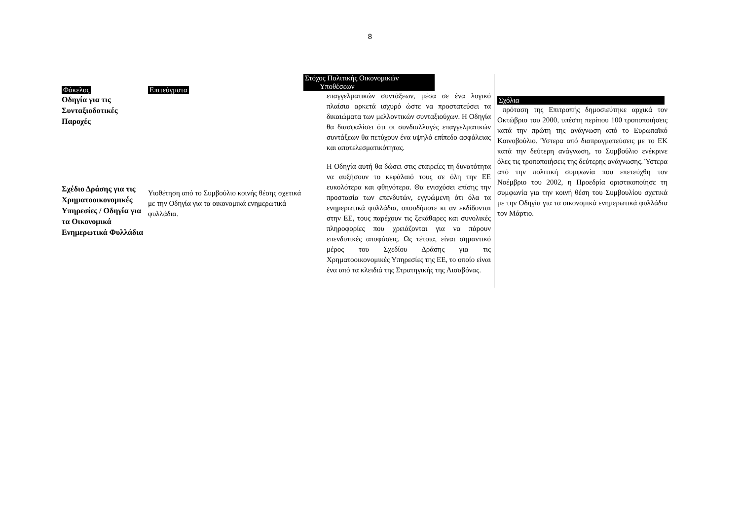8
Φάκελος
Οδηγία για τις Συνταξιοδοτικές Παροχές
Σχέδιο Δράσης για τις Χρηματοοικονομικές Υπηρεσίες / Οδηγία για τα Οικονομικά Ενημερωτικά Φυλλάδια
Επιτεύγματα
Υιοθέτηση από το Συμβούλιο κοινής θέσης σχετικά με την Οδηγία για τα οικονομικά ενημερωτικά φυλλάδια.
Στόχος Πολιτικής Οικονομικών
Υποθέσεων
επαγγελματικών συντάξεων, μέσα σε ένα λογικό πλαίσιο αρκετά ισχυρό ώστε να προστατεύσει τα δικαιώματα των μελλοντικών συνταξιούχων. Η Οδηγία θα διασφαλίσει ότι οι συνδιαλλαγές επαγγελματικών συντάξεων θα πετύχουν ένα υψηλό επίπεδο ασφάλειας και αποτελεσματικότητας.
Η Οδηγία αυτή θα δώσει στις εταιρείες τη δυνατότητα να αυξήσουν το κεφάλαιό τους σε όλη την ΕΕ ευκολότερα και φθηνότερα. Θα ενισχύσει επίσης την προστασία των επενδυτών, εγγυώμενη ότι όλα τα ενημερωτικά φυλλάδια, οπουδήποτε κι αν εκδίδονται στην ΕΕ, τους παρέχουν τις ξεκάθαρες και συνολικές πληροφορίες που χρειάζονται για να πάρουν επενδυτικές αποφάσεις. Ως τέτοια, είναι σημαντικό μέρος του Σχεδίου Δράσης για τις Χρηματοοικονομικές Υπηρεσίες της ΕΕ, το οποίο είναι ένα από τα κλειδιά της Στρατηγικής της Λισαβόνας.
Σχόλια
πρόταση της Επιτροπής δημοσιεύτηκε αρχικά τον Οκτώβριο του 2000, υπέστη περίπου 100 τροποποιήσεις κατά την πρώτη της ανάγνωση από το Ευρωπαϊκό Κοινοβούλιο. Ύστερα από διαπραγματεύσεις με το ΕΚ κατά την δεύτερη ανάγνωση, το Συμβούλιο ενέκρινε όλες τις τροποποιήσεις της δεύτερης ανάγνωσης. Ύστερα από την πολιτική συμφωνία που επετεύχθη τον Νοέμβριο του 2002, η Προεδρία οριστικοποίησε τη συμφωνία για την κοινή θέση του Συμβουλίου σχετικά με την Οδηγία για τα οικονομικά ενημερωτικά φυλλάδια τον Μάρτιο.